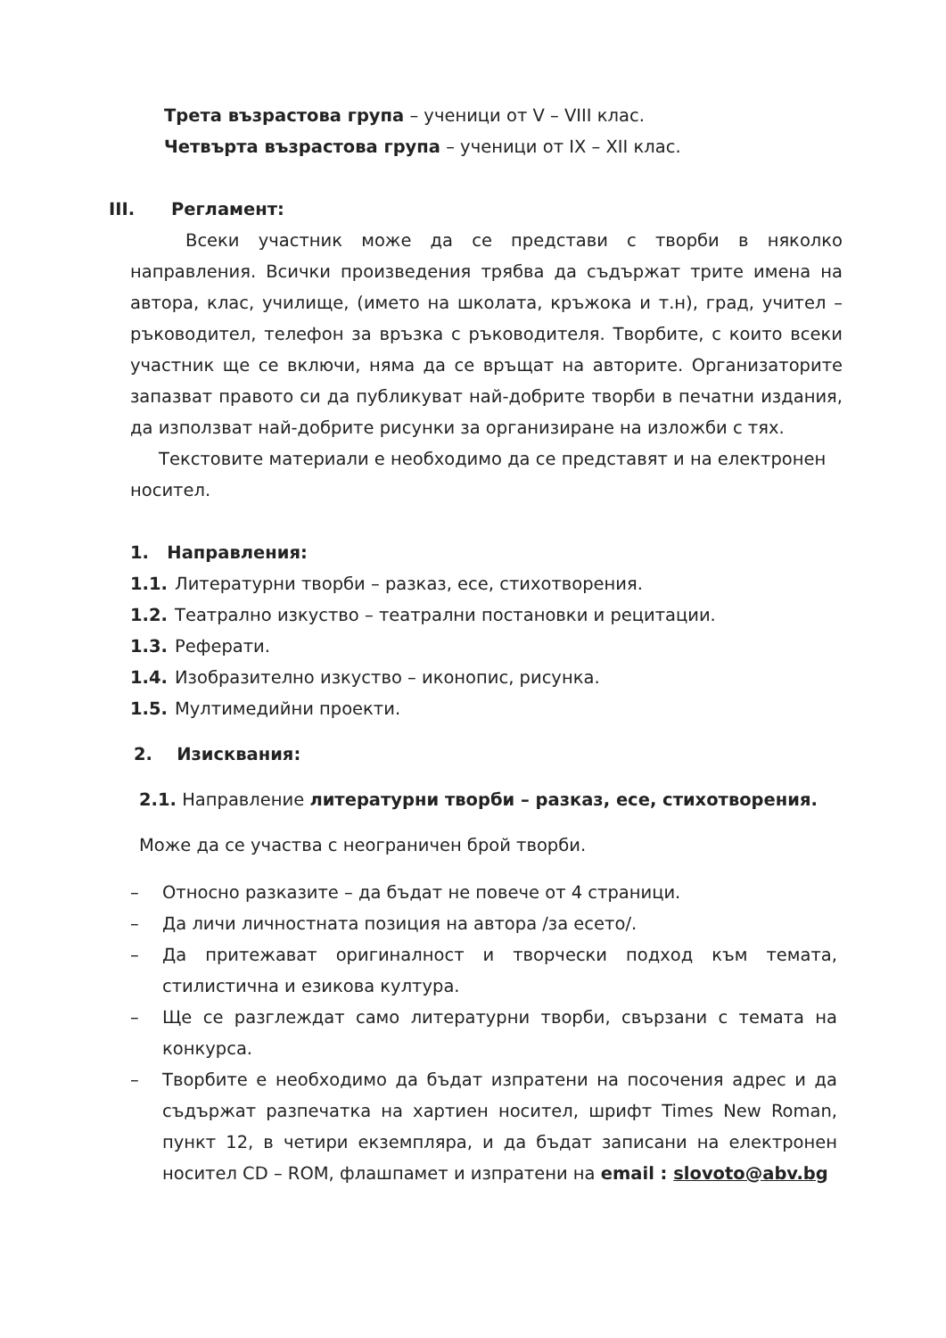Трета възрастова група – ученици от V – VIII клас.
Четвърта възрастова група – ученици от IX – XII клас.
III. Регламент:
Всеки участник може да се представи с творби в няколко направления. Всички произведения трябва да съдържат трите имена на автора, клас, училище, (името на школата, кръжока и т.н), град, учител – ръководител, телефон за връзка с ръководителя. Творбите, с които всеки участник ще се включи, няма да се връщат на авторите. Организаторите запазват правото си да публикуват най-добрите творби в печатни издания, да използват най-добрите рисунки за организиране на изложби с тях.
Текстовите материали е необходимо да се представят и на електронен носител.
1. Направления:
1.1. Литературни творби – разказ, есе, стихотворения.
1.2. Театрално изкуство – театрални постановки и рецитации.
1.3. Реферати.
1.4. Изобразително изкуство – иконопис, рисунка.
1.5. Мултимедийни проекти.
2. Изисквания:
2.1. Направление литературни творби – разказ, есе, стихотворения.
Може да се участва с неограничен брой творби.
– Относно разказите – да бъдат не повече от 4 страници.
– Да личи личностната позиция на автора /за есето/.
– Да притежават оригиналност и творчески подход към темата, стилистична и езикова култура.
– Ще се разглеждат само литературни творби, свързани с темата на конкурса.
– Творбите е необходимо да бъдат изпратени на посочения адрес и да съдържат разпечатка на хартиен носител, шрифт Times New Roman, пункт 12, в четири екземпляра, и да бъдат записани на електронен носител CD – ROM, флашпамет и изпратени на email : slovoto@abv.bg